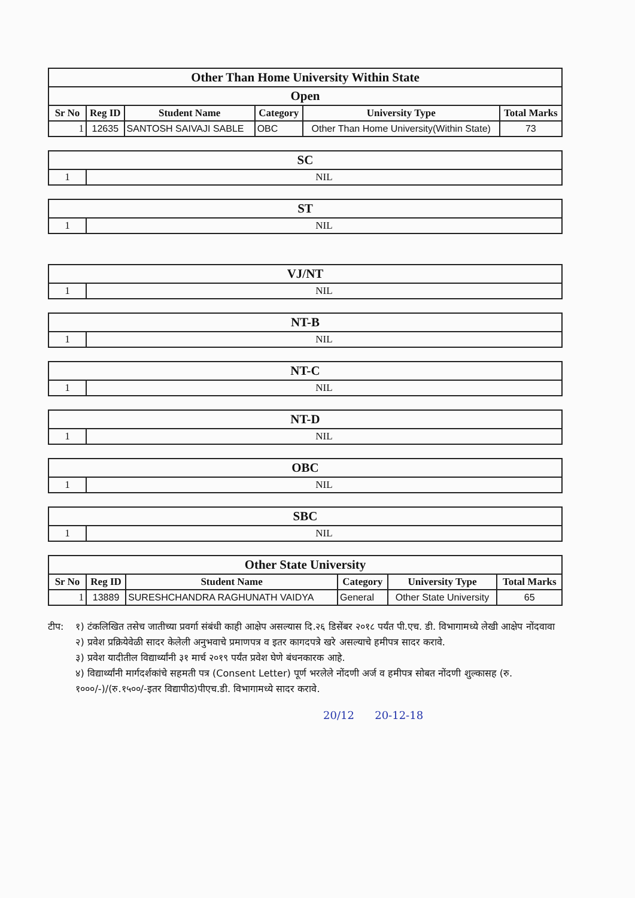| Other Than Home University Within State | | | | | |
| Open | | | | | |
| Sr No | Reg ID | Student Name | Category | University Type | Total Marks |
| 1 | 12635 | SANTOSH SAIVAJI SABLE | OBC | Other Than Home University(Within State) | 73 |
| SC | |
| 1 | NIL |
| ST | |
| 1 | NIL |
| VJ/NT | |
| 1 | NIL |
| NT-B | |
| 1 | NIL |
| NT-C | |
| 1 | NIL |
| NT-D | |
| 1 | NIL |
| OBC | |
| 1 | NIL |
| SBC | |
| 1 | NIL |
| Other State University | | | | | |
| Sr No | Reg ID | Student Name | Category | University Type | Total Marks |
| 1 | 13889 | SURESHCHANDRA RAGHUNATH VAIDYA | General | Other State University | 65 |
टीप: १) टंकलिखित तसेच जातीच्या प्रवर्गा संबंधी काही आक्षेप असल्यास दि.२६ डिसेंबर २०१८ पर्यंत पी.एच. डी. विभागामध्ये लेखी आक्षेप नोंदवावा
२) प्रवेश प्रक्रियेवेळी सादर केलेली अनुभवाचे प्रमाणपत्र व इतर कागदपत्रे खरे असल्याचे हमीपत्र सादर करावे.
३) प्रवेश यादीतील विद्यार्थ्यांनी ३१ मार्च २०१९ पर्यंत प्रवेश घेणे बंधनकारक आहे.
४) विद्यार्थ्यांनी मार्गदर्शकांचे सहमती पत्र (Consent Letter) पूर्ण भरलेले नोंदणी अर्ज व हमीपत्र सोबत नोंदणी शुल्कासह (रु. १०००/-)/(रु.१५००/-इतर विद्यापीठ)पीएच.डी. विभागामध्ये सादर करावे.
20/12 20-12-18